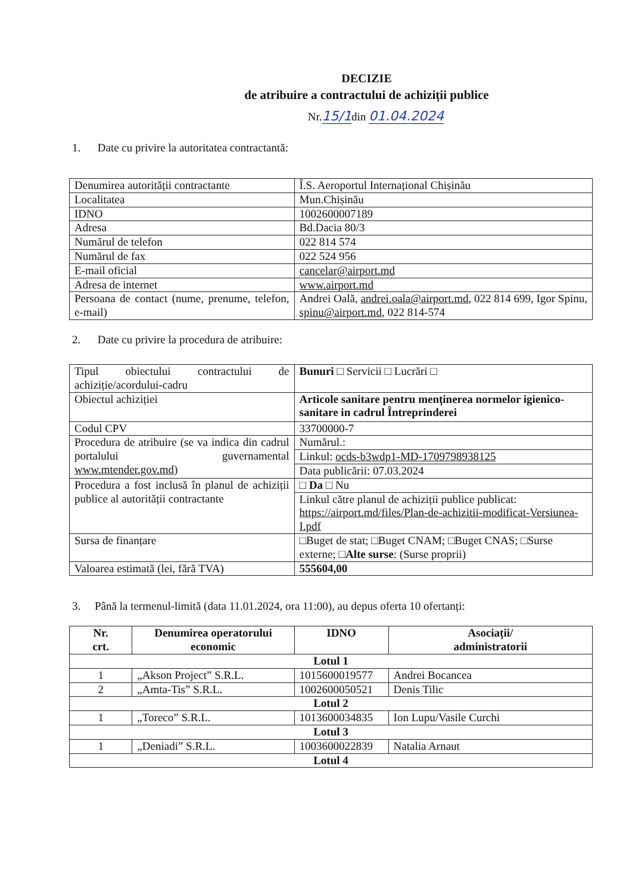DECIZIE
de atribuire a contractului de achiziții publice
Nr.15/1din 01.04.2024
1. Date cu privire la autoritatea contractantă:
| Denumirea autorității contractante | Î.S. Aeroportul Internațional Chișinău |
| Localitatea | Mun.Chișinău |
| IDNO | 1002600007189 |
| Adresa | Bd.Dacia 80/3 |
| Numărul de telefon | 022 814 574 |
| Numărul de fax | 022 524 956 |
| E-mail oficial | cancelar@airport.md |
| Adresa de internet | www.airport.md |
| Persoana de contact (nume, prenume, telefon, e-mail) | Andrei Oală, andrei.oala@airport.md , 022 814 699, Igor Spinu, spinu@airport.md , 022 814-574 |
2. Date cu privire la procedura de atribuire:
| Tipul obiectului contractului de achiziție/acordului-cadru | Bunuri □ Servicii □ Lucrări □ |
| Obiectul achiziției | Articole sanitare pentru menținerea normelor igienico-sanitare in cadrul Întreprinderei |
| Codul CPV | 33700000-7 |
| Procedura de atribuire (se va indica din cadrul portalului guvernamental www.mtender.gov.md ) | Numărul.: |
| | Linkul: ocds-b3wdp1-MD-1709798938125 |
| | Data publicării: 07.03.2024 |
| Procedura a fost inclusă în planul de achiziții publice al autorității contractante | □ Da □ Nu |
| | Linkul către planul de achiziții publice publicat: https://airport.md/files/Plan-de-achizitii-modificat-Versiunea-I.pdf |
| Sursa de finanțare | □Buget de stat; □Buget CNAM; □Buget CNAS; □Surse externe; □ Alte surse : (Surse proprii) |
| Valoarea estimată (lei, fără TVA) | 555604,00 |
3. Până la termenul-limită (data 11.01.2024, ora 11:00), au depus oferta 10 ofertanți:
| Nr. crt. | Denumirea operatorului economic | IDNO | Asociații/ administratorii |
| --- | --- | --- | --- |
| Lotul 1 | | | |
| 1 | „Akson Project” S.R.L. | 1015600019577 | Andrei Bocancea |
| 2 | „Amta-Tis” S.R.L. | 1002600050521 | Denis Tilic |
| Lotul 2 | | | |
| 1 | „Toreco” S.R.L. | 1013600034835 | Ion Lupu/Vasile Curchi |
| Lotul 3 | | | |
| 1 | „Deniadi” S.R.L. | 1003600022839 | Natalia Arnaut |
| Lotul 4 | | | |